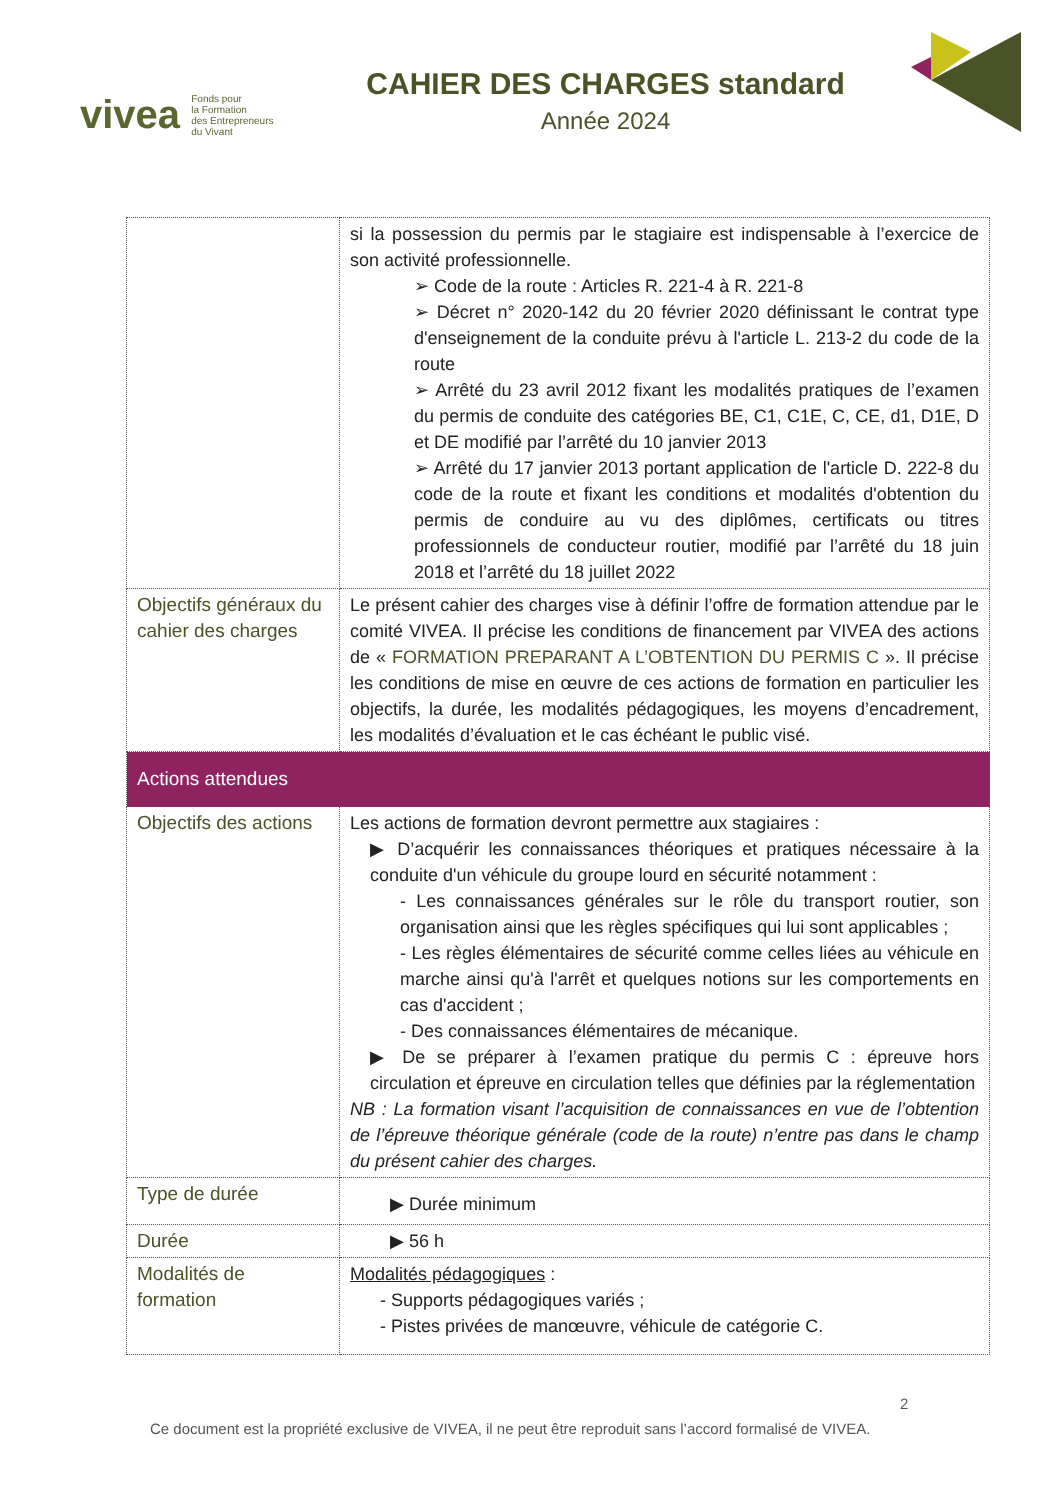vivea Fonds pour
la Formation
des Entrepreneurs
du Vivant
CAHIER DES CHARGES standard
Année 2024
| | si la possession du permis par le stagiaire est indispensable à l’exercice de son activité professionnelle. ➢ Code de la route : Articles R. 221-4 à R. 221-8 ➢ Décret n° 2020-142 du 20 février 2020 définissant le contrat type d'enseignement de la conduite prévu à l'article L. 213-2 du code de la route ➢ Arrêté du 23 avril 2012 fixant les modalités pratiques de l’examen du permis de conduite des catégories BE, C1, C1E, C, CE, d1, D1E, D et DE modifié par l’arrêté du 10 janvier 2013 ➢ Arrêté du 17 janvier 2013 portant application de l'article D. 222-8 du code de la route et fixant les conditions et modalités d'obtention du permis de conduire au vu des diplômes, certificats ou titres professionnels de conducteur routier, modifié par l’arrêté du 18 juin 2018 et l’arrêté du 18 juillet 2022 |
| Objectifs généraux du cahier des charges | Le présent cahier des charges vise à définir l’offre de formation attendue par le comité VIVEA. Il précise les conditions de financement par VIVEA des actions de « FORMATION PREPARANT A L’OBTENTION DU PERMIS C ». Il précise les conditions de mise en œuvre de ces actions de formation en particulier les objectifs, la durée, les modalités pédagogiques, les moyens d’encadrement, les modalités d’évaluation et le cas échéant le public visé. |
| Actions attendues | |
| Objectifs des actions | Les actions de formation devront permettre aux stagiaires : ▶ D’acquérir les connaissances théoriques et pratiques nécessaire à la conduite d'un véhicule du groupe lourd en sécurité notamment : - Les connaissances générales sur le rôle du transport routier, son organisation ainsi que les règles spécifiques qui lui sont applicables ; - Les règles élémentaires de sécurité comme celles liées au véhicule en marche ainsi qu'à l'arrêt et quelques notions sur les comportements en cas d'accident ; - Des connaissances élémentaires de mécanique. ▶ De se préparer à l’examen pratique du permis C : épreuve hors circulation et épreuve en circulation telles que définies par la réglementation NB : La formation visant l’acquisition de connaissances en vue de l’obtention de l’épreuve théorique générale (code de la route) n’entre pas dans le champ du présent cahier des charges. |
| Type de durée | ▶ Durée minimum |
| Durée | ▶ 56 h |
| Modalités de formation | Modalités pédagogiques : - Supports pédagogiques variés ; - Pistes privées de manœuvre, véhicule de catégorie C. |
2
Ce document est la propriété exclusive de VIVEA, il ne peut être reproduit sans l’accord formalisé de VIVEA.